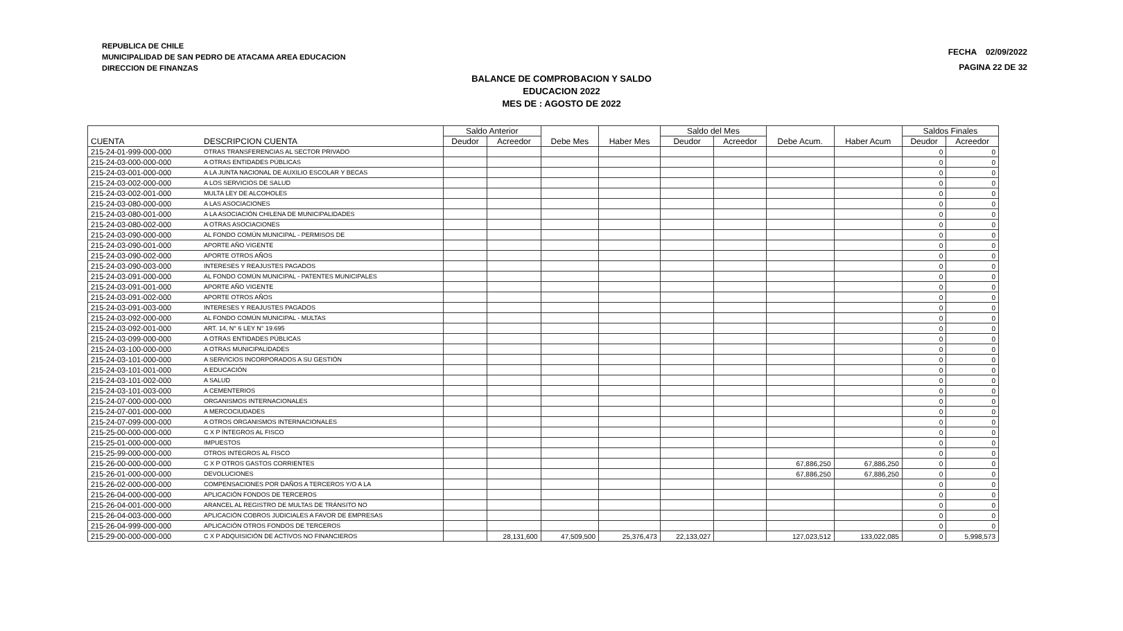REPUBLICA DE CHILE
MUNICIPALIDAD DE SAN PEDRO DE ATACAMA AREA EDUCACION
DIRECCION DE FINANZAS
FECHA 02/09/2022
PAGINA 22 DE 32
BALANCE DE COMPROBACION Y SALDO
EDUCACION 2022
MES DE : AGOSTO DE 2022
| CUENTA | DESCRIPCION CUENTA | Saldo Anterior | | Debe Mes | Haber Mes | Saldo del Mes | | Debe Acum. | Haber Acum | Saldos Finales | |
| --- | --- | --- | --- | --- | --- | --- | --- | --- | --- | --- | --- |
| | | Deudor | Acreedor | | | Deudor | Acreedor | | | Deudor | Acreedor |
| 215-24-01-999-000-000 | OTRAS TRANSFERENCIAS AL SECTOR PRIVADO | | | | | | | | | 0 | 0 |
| 215-24-03-000-000-000 | A OTRAS ENTIDADES PÚBLICAS | | | | | | | | | 0 | 0 |
| 215-24-03-001-000-000 | A LA JUNTA NACIONAL DE AUXILIO ESCOLAR Y BECAS | | | | | | | | | 0 | 0 |
| 215-24-03-002-000-000 | A LOS SERVICIOS DE SALUD | | | | | | | | | 0 | 0 |
| 215-24-03-002-001-000 | MULTA LEY DE ALCOHOLES | | | | | | | | | 0 | 0 |
| 215-24-03-080-000-000 | A LAS ASOCIACIONES | | | | | | | | | 0 | 0 |
| 215-24-03-080-001-000 | A LA ASOCIACIÓN CHILENA DE MUNICIPALIDADES | | | | | | | | | 0 | 0 |
| 215-24-03-080-002-000 | A OTRAS ASOCIACIONES | | | | | | | | | 0 | 0 |
| 215-24-03-090-000-000 | AL FONDO COMÚN MUNICIPAL - PERMISOS DE | | | | | | | | | 0 | 0 |
| 215-24-03-090-001-000 | APORTE AÑO VIGENTE | | | | | | | | | 0 | 0 |
| 215-24-03-090-002-000 | APORTE OTROS AÑOS | | | | | | | | | 0 | 0 |
| 215-24-03-090-003-000 | INTERESES Y REAJUSTES PAGADOS | | | | | | | | | 0 | 0 |
| 215-24-03-091-000-000 | AL FONDO COMÚN MUNICIPAL - PATENTES MUNICIPALES | | | | | | | | | 0 | 0 |
| 215-24-03-091-001-000 | APORTE AÑO VIGENTE | | | | | | | | | 0 | 0 |
| 215-24-03-091-002-000 | APORTE OTROS AÑOS | | | | | | | | | 0 | 0 |
| 215-24-03-091-003-000 | INTERESES Y REAJUSTES PAGADOS | | | | | | | | | 0 | 0 |
| 215-24-03-092-000-000 | AL FONDO COMÚN MUNICIPAL - MULTAS | | | | | | | | | 0 | 0 |
| 215-24-03-092-001-000 | ART. 14, N° 6 LEY N° 19.695 | | | | | | | | | 0 | 0 |
| 215-24-03-099-000-000 | A OTRAS ENTIDADES PÚBLICAS | | | | | | | | | 0 | 0 |
| 215-24-03-100-000-000 | A OTRAS MUNICIPALIDADES | | | | | | | | | 0 | 0 |
| 215-24-03-101-000-000 | A SERVICIOS INCORPORADOS A SU GESTIÓN | | | | | | | | | 0 | 0 |
| 215-24-03-101-001-000 | A EDUCACIÓN | | | | | | | | | 0 | 0 |
| 215-24-03-101-002-000 | A SALUD | | | | | | | | | 0 | 0 |
| 215-24-03-101-003-000 | A CEMENTERIOS | | | | | | | | | 0 | 0 |
| 215-24-07-000-000-000 | ORGANISMOS INTERNACIONALES | | | | | | | | | 0 | 0 |
| 215-24-07-001-000-000 | A MERCOCIUDADES | | | | | | | | | 0 | 0 |
| 215-24-07-099-000-000 | A OTROS ORGANISMOS INTERNACIONALES | | | | | | | | | 0 | 0 |
| 215-25-00-000-000-000 | C X P ÍNTEGROS AL FISCO | | | | | | | | | 0 | 0 |
| 215-25-01-000-000-000 | IMPUESTOS | | | | | | | | | 0 | 0 |
| 215-25-99-000-000-000 | OTROS INTEGROS AL FISCO | | | | | | | | | 0 | 0 |
| 215-26-00-000-000-000 | C X P OTROS GASTOS CORRIENTES | | | | | | | 67,886,250 | 67,886,250 | 0 | 0 |
| 215-26-01-000-000-000 | DEVOLUCIONES | | | | | | | 67,886,250 | 67,886,250 | 0 | 0 |
| 215-26-02-000-000-000 | COMPENSACIONES POR DAÑOS A TERCEROS Y/O A LA | | | | | | | | | 0 | 0 |
| 215-26-04-000-000-000 | APLICACIÓN FONDOS DE TERCEROS | | | | | | | | | 0 | 0 |
| 215-26-04-001-000-000 | ARANCEL AL REGISTRO DE MULTAS DE TRÁNSITO NO | | | | | | | | | 0 | 0 |
| 215-26-04-003-000-000 | APLICACIÓN COBROS JUDICIALES A FAVOR DE EMPRESAS | | | | | | | | | 0 | 0 |
| 215-26-04-999-000-000 | APLICACIÓN OTROS FONDOS DE TERCEROS | | | | | | | | | 0 | 0 |
| 215-29-00-000-000-000 | C X P ADQUISICIÓN DE ACTIVOS NO FINANCIEROS | | 28,131,600 | 47,509,500 | 25,376,473 | 22,133,027 | | 127,023,512 | 133,022,085 | 0 | 5,998,573 |